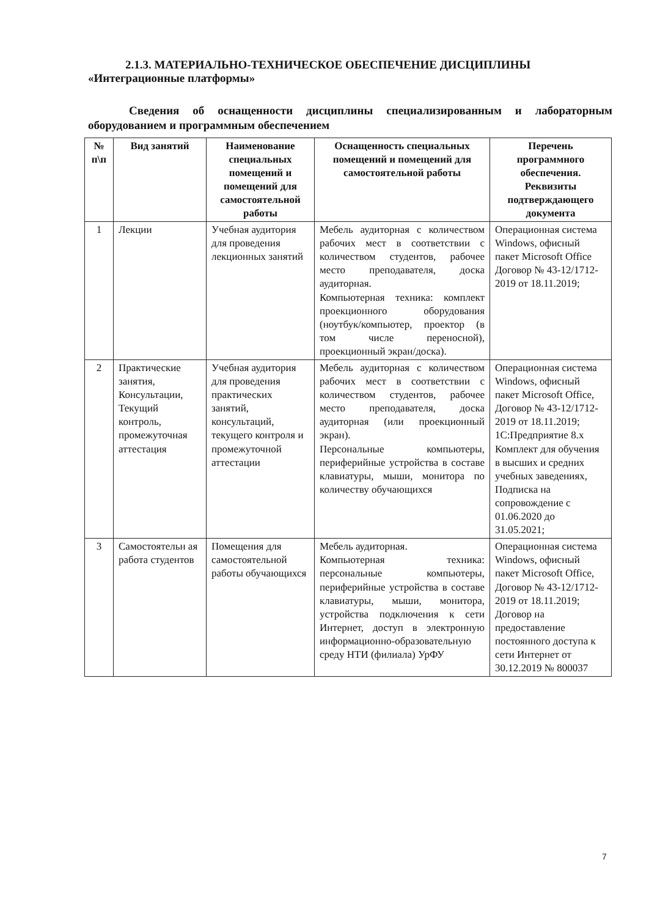2.1.3. МАТЕРИАЛЬНО-ТЕХНИЧЕСКОЕ ОБЕСПЕЧЕНИЕ ДИСЦИПЛИНЫ
«Интеграционные платформы»
Сведения об оснащенности дисциплины специализированным и лабораторным оборудованием и программным обеспечением
| № п\п | Вид занятий | Наименование специальных помещений и помещений для самостоятельной работы | Оснащенность специальных помещений и помещений для самостоятельной работы | Перечень программного обеспечения. Реквизиты подтверждающего документа |
| --- | --- | --- | --- | --- |
| 1 | Лекции | Учебная аудитория для проведения лекционных занятий | Мебель аудиторная с количеством рабочих мест в соответствии с количеством студентов, рабочее место преподавателя, доска аудиторная. Компьютерная техника: комплект проекционного оборудования (ноутбук/компьютер, проектор (в том числе переносной), проекционный экран/доска). | Операционная система Windows, офисный пакет Microsoft Office Договор № 43-12/1712-2019 от 18.11.2019; |
| 2 | Практические занятия, Консультации, Текущий контроль, промежуточная аттестация | Учебная аудитория для проведения практических занятий, консультаций, текущего контроля и промежуточной аттестации | Мебель аудиторная с количеством рабочих мест в соответствии с количеством студентов, рабочее место преподавателя, доска аудиторная (или проекционный экран). Персональные компьютеры, периферийные устройства в составе клавиатуры, мыши, монитора по количеству обучающихся | Операционная система Windows, офисный пакет Microsoft Office, Договор № 43-12/1712-2019 от 18.11.2019; 1С:Предприятие 8.x Комплект для обучения в высших и средних учебных заведениях, Подписка на сопровождение с 01.06.2020 до 31.05.2021; |
| 3 | Самостоятельн ая работа студентов | Помещения для самостоятельной работы обучающихся | Мебель аудиторная. Компьютерная техника: персональные компьютеры, периферийные устройства в составе клавиатуры, мыши, монитора, устройства подключения к сети Интернет, доступ в электронную информационно-образовательную среду НТИ (филиала) УрФУ | Операционная система Windows, офисный пакет Microsoft Office, Договор № 43-12/1712-2019 от 18.11.2019; Договор на предоставление постоянного доступа к сети Интернет от 30.12.2019 № 800037 |
7